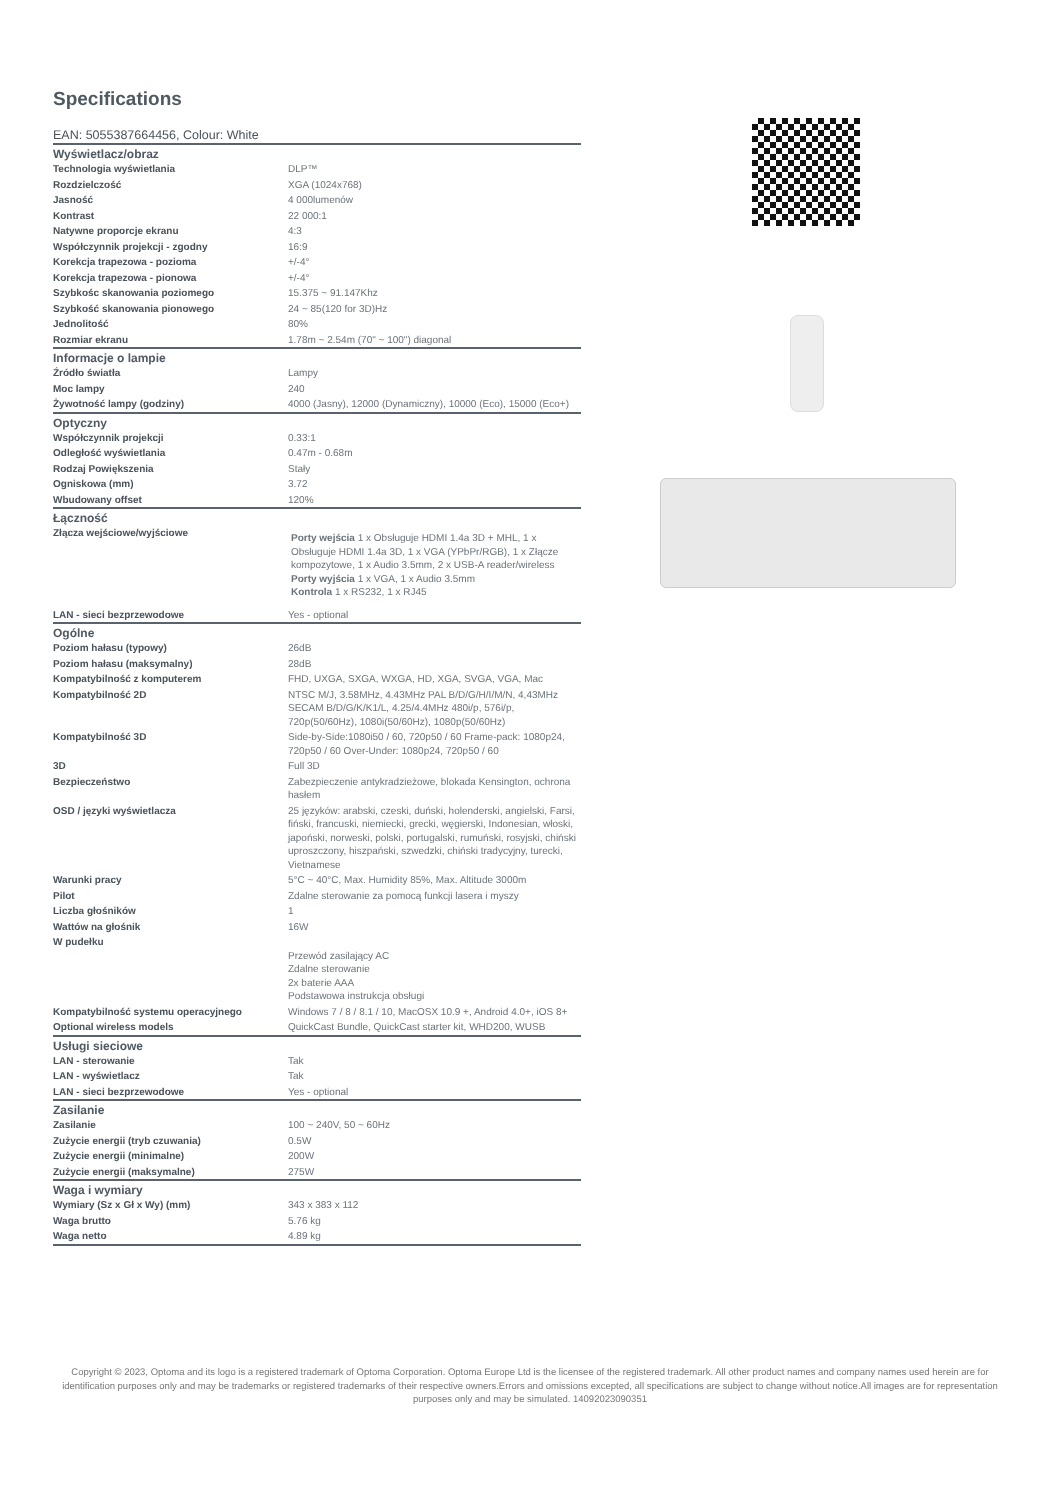Specifications
EAN: 5055387664456, Colour: White
| Wyświetlacz/obraz | |
| --- | --- |
| Technologia wyświetlania | DLP™ |
| Rozdzielczość | XGA (1024x768) |
| Jasność | 4 000lumenów |
| Kontrast | 22 000:1 |
| Natywne proporcje ekranu | 4:3 |
| Współczynnik projekcji - zgodny | 16:9 |
| Korekcja trapezowa - pozioma | +/-4° |
| Korekcja trapezowa - pionowa | +/-4° |
| Szybkośc skanowania poziomego | 15.375 ~ 91.147Khz |
| Szybkość skanowania pionowego | 24 ~ 85(120 for 3D)Hz |
| Jednolitość | 80% |
| Rozmiar ekranu | 1.78m ~ 2.54m (70" ~ 100") diagonal |
| Informacje o lampie | |
| Źródło światła | Lampy |
| Moc lampy | 240 |
| Żywotność lampy (godziny) | 4000 (Jasny), 12000 (Dynamiczny), 10000 (Eco), 15000 (Eco+) |
| Optyczny | |
| Współczynnik projekcji | 0.33:1 |
| Odległość wyświetlania | 0.47m - 0.68m |
| Rodzaj Powiększenia | Stały |
| Ogniskowa (mm) | 3.72 |
| Wbudowany offset | 120% |
| Łączność | |
| Złącza wejściowe/wyjściowe | Porty wejścia 1 x Obsługuje HDMI 1.4a 3D + MHL, 1 x Obsługuje HDMI 1.4a 3D, 1 x VGA (YPbPr/RGB), 1 x Złącze kompozytowe, 1 x Audio 3.5mm, 2 x USB-A reader/wireless Porty wyjścia 1 x VGA, 1 x Audio 3.5mm Kontrola 1 x RS232, 1 x RJ45 |
| LAN - sieci bezprzewodowe | Yes - optional |
| Ogólne | |
| Poziom hałasu (typowy) | 26dB |
| Poziom hałasu (maksymalny) | 28dB |
| Kompatybilność z komputerem | FHD, UXGA, SXGA, WXGA, HD, XGA, SVGA, VGA, Mac |
| Kompatybilność 2D | NTSC M/J, 3.58MHz, 4.43MHz PAL B/D/G/H/I/M/N, 4,43MHz SECAM B/D/G/K/K1/L, 4.25/4.4MHz 480i/p, 576i/p, 720p(50/60Hz), 1080i(50/60Hz), 1080p(50/60Hz) |
| Kompatybilność 3D | Side-by-Side:1080i50 / 60, 720p50 / 60 Frame-pack: 1080p24, 720p50 / 60 Over-Under: 1080p24, 720p50 / 60 |
| 3D | Full 3D |
| Bezpieczeństwo | Zabezpieczenie antykradzieżowe, blokada Kensington, ochrona hasłem |
| OSD / języki wyświetlacza | 25 języków: arabski, czeski, duński, holenderski, angielski, Farsi, fiński, francuski, niemiecki, grecki, węgierski, Indonesian, włoski, japoński, norweski, polski, portugalski, rumuński, rosyjski, chiński uproszczony, hiszpański, szwedzki, chiński tradycyjny, turecki, Vietnamese |
| Warunki pracy | 5°C ~ 40°C, Max. Humidity 85%, Max. Altitude 3000m |
| Pilot | Zdalne sterowanie za pomocą funkcji lasera i myszy |
| Liczba głośników | 1 |
| Wattów na głośnik | 16W |
| W pudełku | Przewód zasilający AC Zdalne sterowanie 2x baterie AAA Podstawowa instrukcja obsługi |
| Kompatybilność systemu operacyjnego | Windows 7 / 8 / 8.1 / 10, MacOSX 10.9 +, Android 4.0+, iOS 8+ |
| Optional wireless models | QuickCast Bundle, QuickCast starter kit, WHD200, WUSB |
| Usługi sieciowe | |
| LAN - sterowanie | Tak |
| LAN - wyświetlacz | Tak |
| LAN - sieci bezprzewodowe | Yes - optional |
| Zasilanie | |
| Zasilanie | 100 ~ 240V, 50 ~ 60Hz |
| Zużycie energii (tryb czuwania) | 0.5W |
| Zużycie energii (minimalne) | 200W |
| Zużycie energii (maksymalne) | 275W |
| Waga i wymiary | |
| Wymiary (Sz x Gł x Wy) (mm) | 343 x 383 x 112 |
| Waga brutto | 5.76 kg |
| Waga netto | 4.89 kg |
Copyright © 2023, Optoma and its logo is a registered trademark of Optoma Corporation. Optoma Europe Ltd is the licensee of the registered trademark. All other product names and company names used herein are for identification purposes only and may be trademarks or registered trademarks of their respective owners.Errors and omissions excepted, all specifications are subject to change without notice.All images are for representation purposes only and may be simulated. 14092023090351